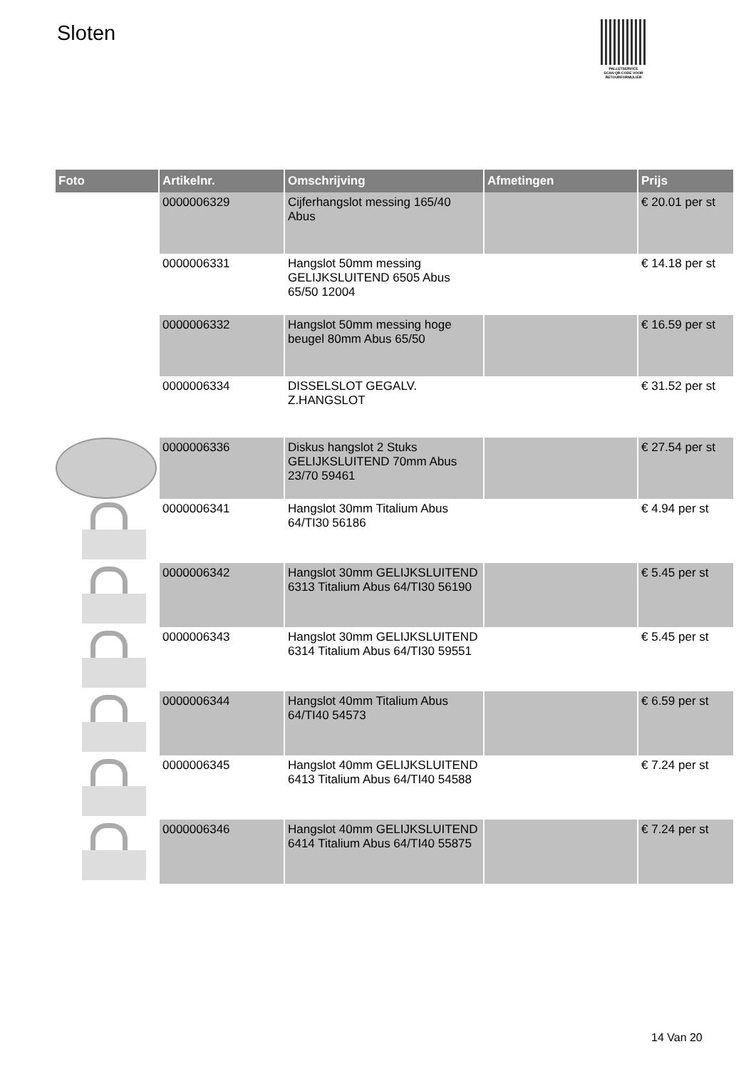Sloten
PALLETSERVICE
SCAN QR-CODE VOOR RETOURFORMULIER
| Foto | Artikelnr. | Omschrijving | Afmetingen | Prijs |
| --- | --- | --- | --- | --- |
| | 0000006329 | Cijferhangslot messing 165/40 Abus | | € 20.01 per st |
| | 0000006331 | Hangslot 50mm messing GELIJKSLUITEND 6505 Abus 65/50 12004 | | € 14.18 per st |
| | 0000006332 | Hangslot 50mm messing hoge beugel 80mm Abus 65/50 | | € 16.59 per st |
| | 0000006334 | DISSELSLOT GEGALV. Z.HANGSLOT | | € 31.52 per st |
| | 0000006336 | Diskus hangslot 2 Stuks GELIJKSLUITEND 70mm Abus 23/70 59461 | | € 27.54 per st |
| | 0000006341 | Hangslot 30mm Titalium Abus 64/TI30 56186 | | € 4.94 per st |
| | 0000006342 | Hangslot 30mm GELIJKSLUITEND 6313 Titalium Abus 64/TI30 56190 | | € 5.45 per st |
| | 0000006343 | Hangslot 30mm GELIJKSLUITEND 6314 Titalium Abus 64/TI30 59551 | | € 5.45 per st |
| | 0000006344 | Hangslot 40mm Titalium Abus 64/TI40 54573 | | € 6.59 per st |
| | 0000006345 | Hangslot 40mm GELIJKSLUITEND 6413 Titalium Abus 64/TI40 54588 | | € 7.24 per st |
| | 0000006346 | Hangslot 40mm GELIJKSLUITEND 6414 Titalium Abus 64/TI40 55875 | | € 7.24 per st |
14 Van 20